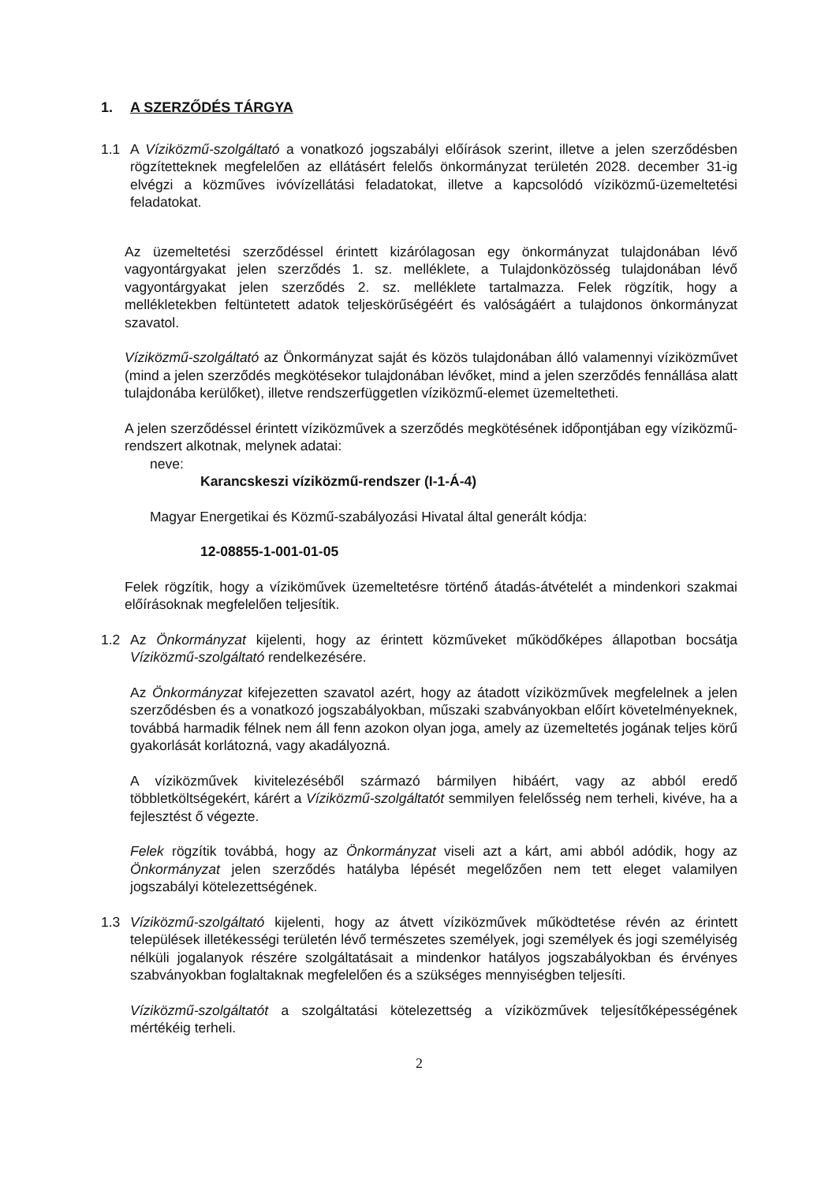1. A SZERZŐDÉS TÁRGYA
1.1 A Víziközmű-szolgáltató a vonatkozó jogszabályi előírások szerint, illetve a jelen szerződésben rögzítetteknek megfelelően az ellátásért felelős önkormányzat területén 2028. december 31-ig elvégzi a közműves ivóvízellátási feladatokat, illetve a kapcsolódó víziközmű-üzemeltetési feladatokat.
Az üzemeltetési szerződéssel érintett kizárólagosan egy önkormányzat tulajdonában lévő vagyontárgyakat jelen szerződés 1. sz. melléklete, a Tulajdonközösség tulajdonában lévő vagyontárgyakat jelen szerződés 2. sz. melléklete tartalmazza. Felek rögzítik, hogy a mellékletekben feltüntetett adatok teljeskörűségéért és valóságáért a tulajdonos önkormányzat szavatol.
Víziközmű-szolgáltató az Önkormányzat saját és közös tulajdonában álló valamennyi víziközművet (mind a jelen szerződés megkötésekor tulajdonában lévőket, mind a jelen szerződés fennállása alatt tulajdonába kerülőket), illetve rendszerfüggetlen víziközmű-elemet üzemeltetheti.
A jelen szerződéssel érintett víziközművek a szerződés megkötésének időpontjában egy víziközmű-rendszert alkotnak, melynek adatai:
neve:
Karancskeszi víziközmű-rendszer (I-1-Á-4)
Magyar Energetikai és Közmű-szabályozási Hivatal által generált kódja:
12-08855-1-001-01-05
Felek rögzítik, hogy a víziköművek üzemeltetésre történő átadás-átvételét a mindenkori szakmai előírásoknak megfelelően teljesítik.
1.2 Az Önkormányzat kijelenti, hogy az érintett közműveket működőképes állapotban bocsátja Víziközmű-szolgáltató rendelkezésére.
Az Önkormányzat kifejezetten szavatol azért, hogy az átadott víziközművek megfelelnek a jelen szerződésben és a vonatkozó jogszabályokban, műszaki szabványokban előírt követelményeknek, továbbá harmadik félnek nem áll fenn azokon olyan joga, amely az üzemeltetés jogának teljes körű gyakorlását korlátozná, vagy akadályozná.
A víziközművek kivitelezéséből származó bármilyen hibáért, vagy az abból eredő többletköltségekért, kárért a Víziközmű-szolgáltatót semmilyen felelősség nem terheli, kivéve, ha a fejlesztést ő végezte.
Felek rögzítik továbbá, hogy az Önkormányzat viseli azt a kárt, ami abból adódik, hogy az Önkormányzat jelen szerződés hatályba lépését megelőzően nem tett eleget valamilyen jogszabályi kötelezettségének.
1.3 Víziközmű-szolgáltató kijelenti, hogy az átvett víziközművek működtetése révén az érintett települések illetékességi területén lévő természetes személyek, jogi személyek és jogi személyiség nélküli jogalanyok részére szolgáltatásait a mindenkor hatályos jogszabályokban és érvényes szabványokban foglaltaknak megfelelően és a szükséges mennyiségben teljesíti.
Víziközmű-szolgáltatót a szolgáltatási kötelezettség a víziközművek teljesítőképességének mértékéig terheli.
2